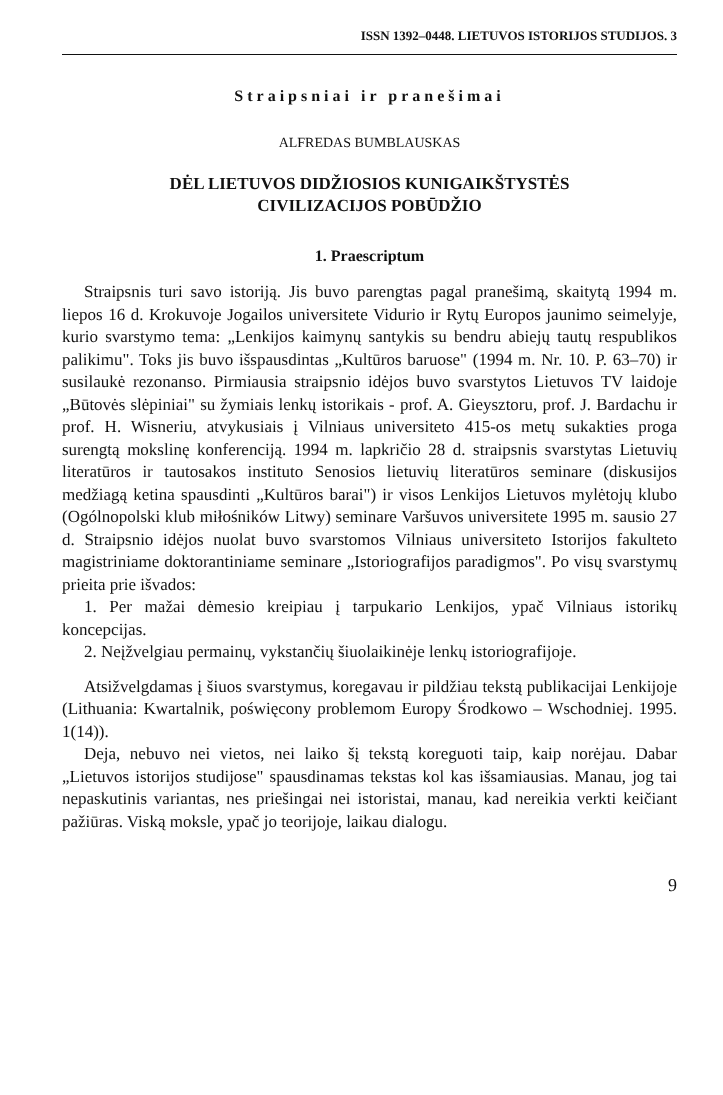ISSN 1392–0448. LIETUVOS ISTORIJOS STUDIJOS. 3
Straipsniai ir pranešimai
ALFREDAS BUMBLAUSKAS
DĖL LIETUVOS DIDŽIOSIOS KUNIGAIKŠTYSTĖS
CIVILIZACIJOS POBŪDŽIO
1. Praescriptum
Straipsnis turi savo istoriją. Jis buvo parengtas pagal pranešimą, skaitytą 1994 m. liepos 16 d. Krokuvoje Jogailos universitete Vidurio ir Rytų Europos jaunimo seimelyje, kurio svarstymo tema: „Lenkijos kaimynų santykis su bendru abiejų tautų respublikos palikimu". Toks jis buvo išspausdintas „Kultūros baruose" (1994 m. Nr. 10. P. 63–70) ir susilaukė rezonanso. Pirmiausia straipsnio idėjos buvo svarstytos Lietuvos TV laidoje „Būtovės slėpiniai" su žymiais lenkų istorikais - prof. A. Gieysztoru, prof. J. Bardachu ir prof. H. Wisneriu, atvykusiais į Vilniaus universiteto 415-os metų sukakties proga surengtą mokslinę konferenciją. 1994 m. lapkričio 28 d. straipsnis svarstytas Lietuvių literatūros ir tautosakos instituto Senosios lietuvių literatūros seminare (diskusijos medžiagą ketina spausdinti „Kultūros barai") ir visos Lenkijos Lietuvos mylėtojų klubo (Ogólnopolski klub miłośników Litwy) seminare Varšuvos universitete 1995 m. sausio 27 d. Straipsnio idėjos nuolat buvo svarstomos Vilniaus universiteto Istorijos fakulteto magistriniame doktorantiniame seminare „Istoriografijos paradigmos". Po visų svarstymų prieita prie išvados:
1. Per mažai dėmesio kreipiau į tarpukario Lenkijos, ypač Vilniaus istorikų koncepcijas.
2. Neįžvelgiau permainų, vykstančių šiuolaikinėje lenkų istoriografijoje.
Atsižvelgdamas į šiuos svarstymus, koregavau ir pildžiau tekstą publikacijai Lenkijoje (Lithuania: Kwartalnik, poświęcony problemom Europy Środkowo – Wschodniej. 1995. 1(14)).
Deja, nebuvo nei vietos, nei laiko šį tekstą koreguoti taip, kaip norėjau. Dabar „Lietuvos istorijos studijose" spausdinamas tekstas kol kas išsamiausias. Manau, jog tai nepaskutinis variantas, nes priešingai nei istoristai, manau, kad nereikia verkti keičiant pažiūras. Viską moksle, ypač jo teorijoje, laikau dialogu.
9